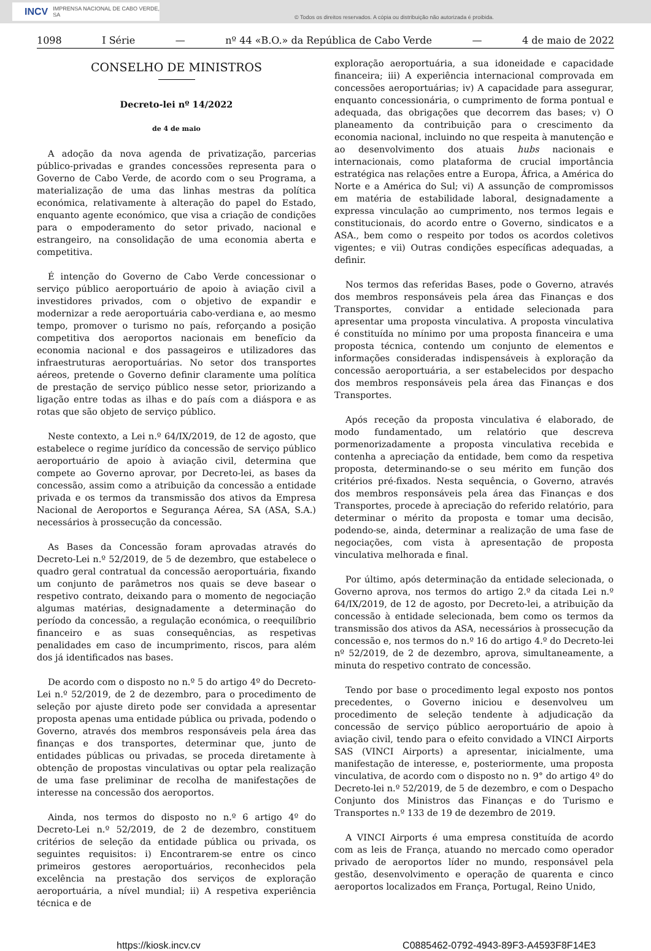INCV IMPRENSA NACIONAL DE CABO VERDE, SA
© Todos os direitos reservados. A cópia ou distribuição não autorizada é proibida.
1098 I Série — nº 44 «B.O.» da República de Cabo Verde — 4 de maio de 2022
CONSELHO DE MINISTROS
Decreto-lei nº 14/2022
de 4 de maio
A adoção da nova agenda de privatização, parcerias público-privadas e grandes concessões representa para o Governo de Cabo Verde, de acordo com o seu Programa, a materialização de uma das linhas mestras da política económica, relativamente à alteração do papel do Estado, enquanto agente económico, que visa a criação de condições para o empoderamento do setor privado, nacional e estrangeiro, na consolidação de uma economia aberta e competitiva.
É intenção do Governo de Cabo Verde concessionar o serviço público aeroportuário de apoio à aviação civil a investidores privados, com o objetivo de expandir e modernizar a rede aeroportuária cabo-verdiana e, ao mesmo tempo, promover o turismo no país, reforçando a posição competitiva dos aeroportos nacionais em benefício da economia nacional e dos passageiros e utilizadores das infraestruturas aeroportuárias. No setor dos transportes aéreos, pretende o Governo definir claramente uma política de prestação de serviço público nesse setor, priorizando a ligação entre todas as ilhas e do país com a diáspora e as rotas que são objeto de serviço público.
Neste contexto, a Lei n.º 64/IX/2019, de 12 de agosto, que estabelece o regime jurídico da concessão de serviço público aeroportuário de apoio à aviação civil, determina que compete ao Governo aprovar, por Decreto-lei, as bases da concessão, assim como a atribuição da concessão a entidade privada e os termos da transmissão dos ativos da Empresa Nacional de Aeroportos e Segurança Aérea, SA (ASA, S.A.) necessários à prossecução da concessão.
As Bases da Concessão foram aprovadas através do Decreto-Lei n.º 52/2019, de 5 de dezembro, que estabelece o quadro geral contratual da concessão aeroportuária, fixando um conjunto de parâmetros nos quais se deve basear o respetivo contrato, deixando para o momento de negociação algumas matérias, designadamente a determinação do período da concessão, a regulação económica, o reequilíbrio financeiro e as suas consequências, as respetivas penalidades em caso de incumprimento, riscos, para além dos já identificados nas bases.
De acordo com o disposto no n.º 5 do artigo 4º do Decreto-Lei n.º 52/2019, de 2 de dezembro, para o procedimento de seleção por ajuste direto pode ser convidada a apresentar proposta apenas uma entidade pública ou privada, podendo o Governo, através dos membros responsáveis pela área das finanças e dos transportes, determinar que, junto de entidades públicas ou privadas, se proceda diretamente à obtenção de propostas vinculativas ou optar pela realização de uma fase preliminar de recolha de manifestações de interesse na concessão dos aeroportos.
Ainda, nos termos do disposto no n.º 6 artigo 4º do Decreto-Lei n.º 52/2019, de 2 de dezembro, constituem critérios de seleção da entidade pública ou privada, os seguintes requisitos: i) Encontrarem-se entre os cinco primeiros gestores aeroportuários, reconhecidos pela excelência na prestação dos serviços de exploração aeroportuária, a nível mundial; ii) A respetiva experiência técnica e de
exploração aeroportuária, a sua idoneidade e capacidade financeira; iii) A experiência internacional comprovada em concessões aeroportuárias; iv) A capacidade para assegurar, enquanto concessionária, o cumprimento de forma pontual e adequada, das obrigações que decorrem das bases; v) O planeamento da contribuição para o crescimento da economia nacional, incluindo no que respeita à manutenção e ao desenvolvimento dos atuais hubs nacionais e internacionais, como plataforma de crucial importância estratégica nas relações entre a Europa, África, a América do Norte e a América do Sul; vi) A assunção de compromissos em matéria de estabilidade laboral, designadamente a expressa vinculação ao cumprimento, nos termos legais e constitucionais, do acordo entre o Governo, sindicatos e a ASA., bem como o respeito por todos os acordos coletivos vigentes; e vii) Outras condições específicas adequadas, a definir.
Nos termos das referidas Bases, pode o Governo, através dos membros responsáveis pela área das Finanças e dos Transportes, convidar a entidade selecionada para apresentar uma proposta vinculativa. A proposta vinculativa é constituída no mínimo por uma proposta financeira e uma proposta técnica, contendo um conjunto de elementos e informações consideradas indispensáveis à exploração da concessão aeroportuária, a ser estabelecidos por despacho dos membros responsáveis pela área das Finanças e dos Transportes.
Após receção da proposta vinculativa é elaborado, de modo fundamentado, um relatório que descreva pormenorizadamente a proposta vinculativa recebida e contenha a apreciação da entidade, bem como da respetiva proposta, determinando-se o seu mérito em função dos critérios pré-fixados. Nesta sequência, o Governo, através dos membros responsáveis pela área das Finanças e dos Transportes, procede à apreciação do referido relatório, para determinar o mérito da proposta e tomar uma decisão, podendo-se, ainda, determinar a realização de uma fase de negociações, com vista à apresentação de proposta vinculativa melhorada e final.
Por último, após determinação da entidade selecionada, o Governo aprova, nos termos do artigo 2.º da citada Lei n.º 64/IX/2019, de 12 de agosto, por Decreto-lei, a atribuição da concessão à entidade selecionada, bem como os termos da transmissão dos ativos da ASA, necessários à prossecução da concessão e, nos termos do n.º 16 do artigo 4.º do Decreto-lei nº 52/2019, de 2 de dezembro, aprova, simultaneamente, a minuta do respetivo contrato de concessão.
Tendo por base o procedimento legal exposto nos pontos precedentes, o Governo iniciou e desenvolveu um procedimento de seleção tendente à adjudicação da concessão de serviço público aeroportuário de apoio à aviação civil, tendo para o efeito convidado a VINCI Airports SAS (VINCI Airports) a apresentar, inicialmente, uma manifestação de interesse, e, posteriormente, uma proposta vinculativa, de acordo com o disposto no n. 9° do artigo 4º do Decreto-lei n.º 52/2019, de 5 de dezembro, e com o Despacho Conjunto dos Ministros das Finanças e do Turismo e Transportes n.º 133 de 19 de dezembro de 2019.
A VINCI Airports é uma empresa constituída de acordo com as leis de França, atuando no mercado como operador privado de aeroportos líder no mundo, responsável pela gestão, desenvolvimento e operação de quarenta e cinco aeroportos localizados em França, Portugal, Reino Unido,
https://kiosk.incv.cv C0885462-0792-4943-89F3-A4593F8F14E3